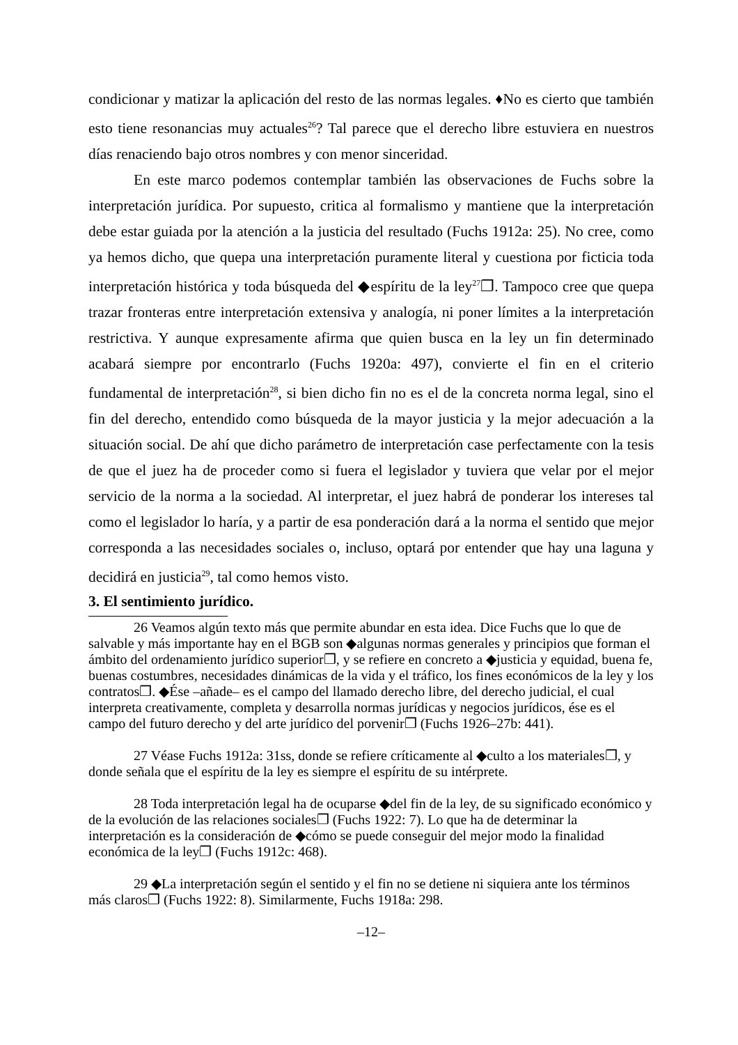condicionar y matizar la aplicación del resto de las normas legales. ♦No es cierto que también esto tiene resonancias muy actuales<sup>26</sup>? Tal parece que el derecho libre estuviera en nuestros días renaciendo bajo otros nombres y con menor sinceridad.
En este marco podemos contemplar también las observaciones de Fuchs sobre la interpretación jurídica. Por supuesto, critica al formalismo y mantiene que la interpretación debe estar guiada por la atención a la justicia del resultado (Fuchs 1912a: 25). No cree, como ya hemos dicho, que quepa una interpretación puramente literal y cuestiona por ficticia toda interpretación histórica y toda búsqueda del ◆espíritu de la ley<sup>27</sup>❐. Tampoco cree que quepa trazar fronteras entre interpretación extensiva y analogía, ni poner límites a la interpretación restrictiva. Y aunque expresamente afirma que quien busca en la ley un fin determinado acabará siempre por encontrarlo (Fuchs 1920a: 497), convierte el fin en el criterio fundamental de interpretación<sup>28</sup>, si bien dicho fin no es el de la concreta norma legal, sino el fin del derecho, entendido como búsqueda de la mayor justicia y la mejor adecuación a la situación social. De ahí que dicho parámetro de interpretación case perfectamente con la tesis de que el juez ha de proceder como si fuera el legislador y tuviera que velar por el mejor servicio de la norma a la sociedad. Al interpretar, el juez habrá de ponderar los intereses tal como el legislador lo haría, y a partir de esa ponderación dará a la norma el sentido que mejor corresponda a las necesidades sociales o, incluso, optará por entender que hay una laguna y decidirá en justicia<sup>29</sup>, tal como hemos visto.
3. El sentimiento jurídico.
26 Veamos algún texto más que permite abundar en esta idea. Dice Fuchs que lo que de salvable y más importante hay en el BGB son ◆algunas normas generales y principios que forman el ámbito del ordenamiento jurídico superior❐, y se refiere en concreto a ◆justicia y equidad, buena fe, buenas costumbres, necesidades dinámicas de la vida y el tráfico, los fines económicos de la ley y los contratos❐. ◆Ése –añade– es el campo del llamado derecho libre, del derecho judicial, el cual interpreta creativamente, completa y desarrolla normas jurídicas y negocios jurídicos, ése es el campo del futuro derecho y del arte jurídico del porvenir❐ (Fuchs 1926–27b: 441).
27 Véase Fuchs 1912a: 31ss, donde se refiere críticamente al ◆culto a los materiales❐, y donde señala que el espíritu de la ley es siempre el espíritu de su intérprete.
28 Toda interpretación legal ha de ocuparse ◆del fin de la ley, de su significado económico y de la evolución de las relaciones sociales❐ (Fuchs 1922: 7). Lo que ha de determinar la interpretación es la consideración de ◆cómo se puede conseguir del mejor modo la finalidad económica de la ley❐ (Fuchs 1912c: 468).
29 ◆La interpretación según el sentido y el fin no se detiene ni siquiera ante los términos más claros❐ (Fuchs 1922: 8). Similarmente, Fuchs 1918a: 298.
–12–